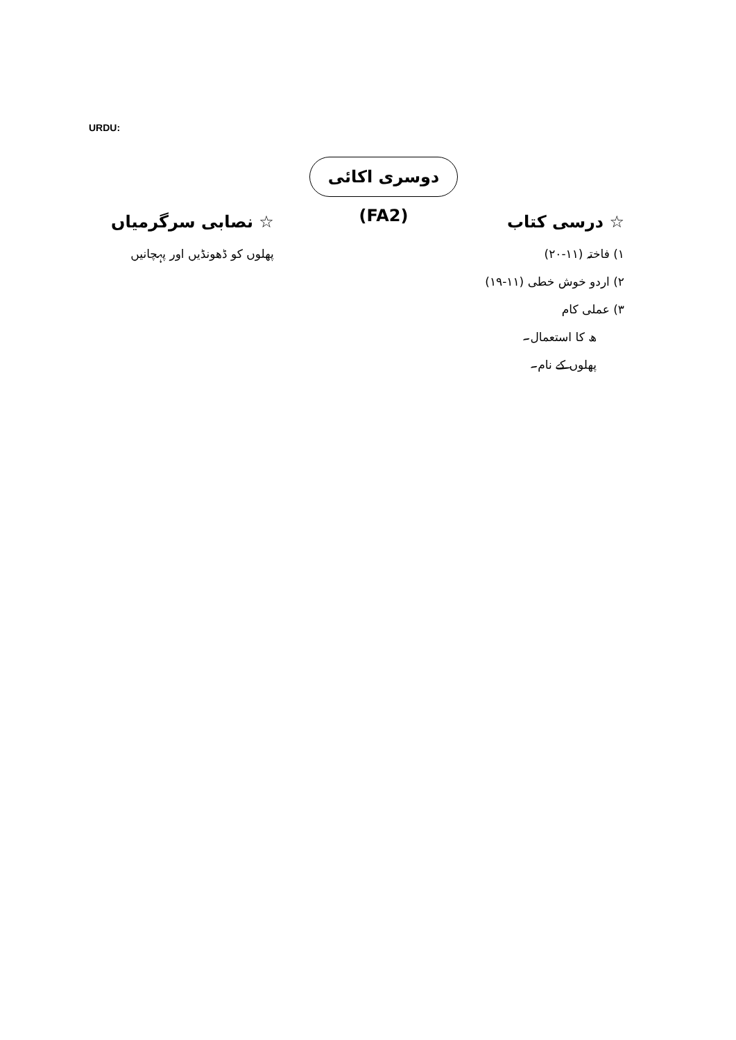URDU:
دوسری اکائی (FA2)
☆ درسی کتاب
۱) فاختہ (۱۱-۲۰)
۲) اردو خوش خطی (۱۱-۱۹)
۳) عملی کام
ھ کا استعمال۔
پھلوں کے نام۔
☆ نصابی سرگرمیاں
پھلوں کو ڈھونڈیں اور پہچانیں